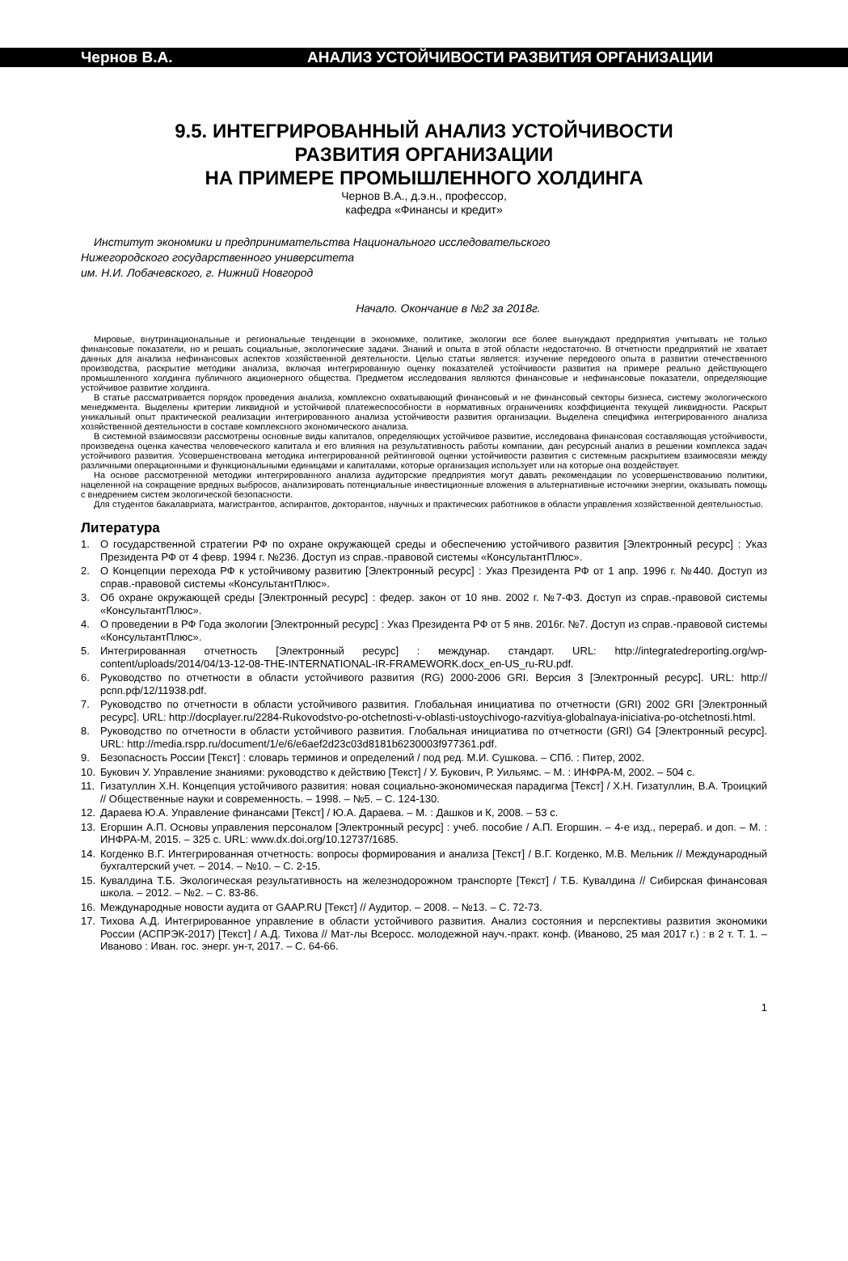Чернов В.А. АНАЛИЗ УСТОЙЧИВОСТИ РАЗВИТИЯ ОРГАНИЗАЦИИ
9.5. ИНТЕГРИРОВАННЫЙ АНАЛИЗ УСТОЙЧИВОСТИ
РАЗВИТИЯ ОРГАНИЗАЦИИ
НА ПРИМЕРЕ ПРОМЫШЛЕННОГО ХОЛДИНГА
Чернов В.А., д.э.н., профессор,
кафедра «Финансы и кредит»
Институт экономики и предпринимательства Национального исследовательского
Нижегородского государственного университета
им. Н.И. Лобачевского, г. Нижний Новгород
Начало. Окончание в №2 за 2018г.
Мировые, внутринациональные и региональные тенденции в экономике, политике, экологии все более вынуждают предприятия учитывать не только финансовые показатели, но и решать социальные, экологические задачи. Знаний и опыта в этой области недостаточно. В отчетности предприятий не хватает данных для анализа нефинансовых аспектов хозяйственной деятельности. Целью статьи является: изучение передового опыта в развитии отечественного производства, раскрытие методики анализа, включая интегрированную оценку показателей устойчивости развития на примере реально действующего промышленного холдинга публичного акционерного общества. Предметом исследования являются финансовые и нефинансовые показатели, определяющие устойчивое развитие холдинга.
В статье рассматривается порядок проведения анализа, комплексно охватывающий финансовый и не финансовый секторы бизнеса, систему экологического менеджмента. Выделены критерии ликвидной и устойчивой платежеспособности в нормативных ограничениях коэффициента текущей ликвидности. Раскрыт уникальный опыт практической реализации интегрированного анализа устойчивости развития организации. Выделена специфика интегрированного анализа хозяйственной деятельности в составе комплексного экономического анализа.
В системной взаимосвязи рассмотрены основные виды капиталов, определяющих устойчивое развитие, исследована финансовая составляющая устойчивости, произведена оценка качества человеческого капитала и его влияния на результативность работы компании, дан ресурсный анализ в решении комплекса задач устойчивого развития. Усовершенствована методика интегрированной рейтинговой оценки устойчивости развития с системным раскрытием взаимосвязи между различными операционными и функциональными единицами и капиталами, которые организация использует или на которые она воздействует.
На основе рассмотренной методики интегрированного анализа аудиторские предприятия могут давать рекомендации по усовершенствованию политики, нацеленной на сокращение вредных выбросов, анализировать потенциальные инвестиционные вложения в альтернативные источники энергии, оказывать помощь с внедрением систем экологической безопасности.
Для студентов бакалавриата, магистрантов, аспирантов, докторантов, научных и практических работников в области управления хозяйственной деятельностью.
Литература
1. О государственной стратегии РФ по охране окружающей среды и обеспечению устойчивого развития [Электронный ресурс] : Указ Президента РФ от 4 февр. 1994 г. №236. Доступ из справ.-правовой системы «КонсультантПлюс».
2. О Концепции перехода РФ к устойчивому развитию [Электронный ресурс] : Указ Президента РФ от 1 апр. 1996 г. №440. Доступ из справ.-правовой системы «КонсультантПлюс».
3. Об охране окружающей среды [Электронный ресурс] : федер. закон от 10 янв. 2002 г. №7-ФЗ. Доступ из справ.-правовой системы «КонсультантПлюс».
4. О проведении в РФ Года экологии [Электронный ресурс] : Указ Президента РФ от 5 янв. 2016г. №7. Доступ из справ.-правовой системы «КонсультантПлюс».
5. Интегрированная отчетность [Электронный ресурс] : междунар. стандарт. URL: http://integratedreporting.org/wp-content/uploads/2014/04/13-12-08-THE-INTERNATIONAL-IR-FRAMEWORK.docx_en-US_ru-RU.pdf.
6. Руководство по отчетности в области устойчивого развития (RG) 2000-2006 GRI. Версия 3 [Электронный ресурс]. URL: http://рспп.рф/12/11938.pdf.
7. Руководство по отчетности в области устойчивого развития. Глобальная инициатива по отчетности (GRI) 2002 GRI [Электронный ресурс]. URL: http://docplayer.ru/2284-Rukovodstvo-po-otchetnosti-v-oblasti-ustoychivogo-razvitiya-globalnaya-iniciativa-po-otchetnosti.html.
8. Руководство по отчетности в области устойчивого развития. Глобальная инициатива по отчетности (GRI) G4 [Электронный ресурс]. URL: http://media.rspp.ru/document/1/e/6/e6aef2d23c03d8181b6230003f977361.pdf.
9. Безопасность России [Текст] : словарь терминов и определений / под ред. М.И. Сушкова. – СПб. : Питер, 2002.
10. Букович У. Управление знаниями: руководство к действию [Текст] / У. Букович, Р. Уильямс. – М. : ИНФРА-М, 2002. – 504 с.
11. Гизатуллин Х.Н. Концепция устойчивого развития: новая социально-экономическая парадигма [Текст] / Х.Н. Гизатуллин, В.А. Троицкий // Общественные науки и современность. – 1998. – №5. – С. 124-130.
12. Дараева Ю.А. Управление финансами [Текст] / Ю.А. Дараева. – М. : Дашков и К, 2008. – 53 с.
13. Егоршин А.П. Основы управления персоналом [Электронный ресурс] : учеб. пособие / А.П. Егоршин. – 4-е изд., перераб. и доп. – М. : ИНФРА-М, 2015. – 325 с. URL: www.dx.doi.org/10.12737/1685.
14. Когденко В.Г. Интегрированная отчетность: вопросы формирования и анализа [Текст] / В.Г. Когденко, М.В. Мельник // Международный бухгалтерский учет. – 2014. – №10. – С. 2-15.
15. Кувалдина Т.Б. Экологическая результативность на железнодорожном транспорте [Текст] / Т.Б. Кувалдина // Сибирская финансовая школа. – 2012. – №2. – С. 83-86.
16. Международные новости аудита от GAAP.RU [Текст] // Аудитор. – 2008. – №13. – С. 72-73.
17. Тихова А.Д. Интегрированное управление в области устойчивого развития. Анализ состояния и перспективы развития экономики России (АСПРЭК-2017) [Текст] / А.Д. Тихова // Мат-лы Всеросс. молодежной науч.-практ. конф. (Иваново, 25 мая 2017 г.) : в 2 т. Т. 1. – Иваново : Иван. гос. энерг. ун-т, 2017. – С. 64-66.
1